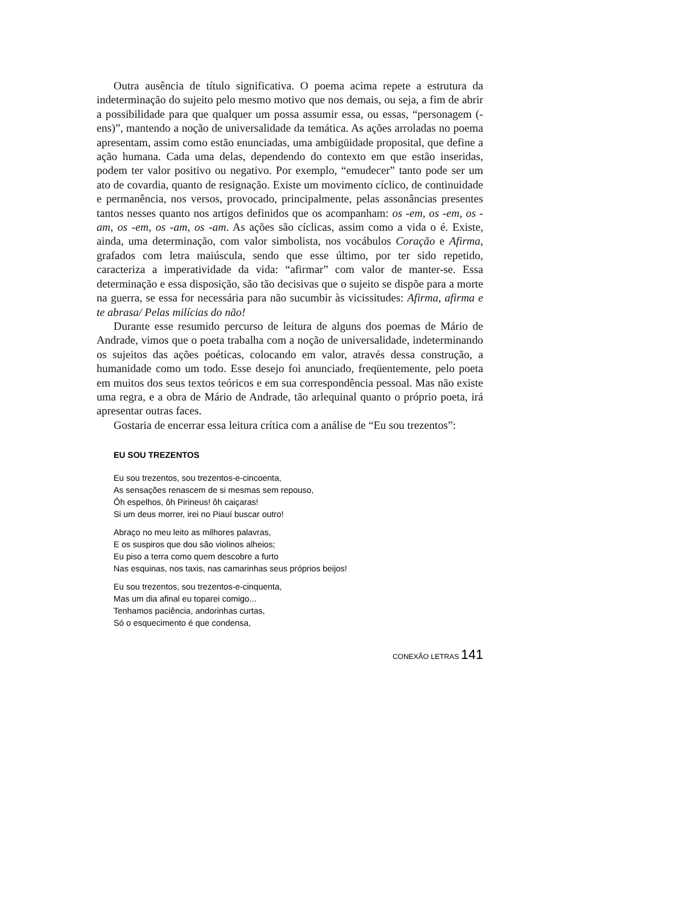Outra ausência de título significativa. O poema acima repete a estrutura da indeterminação do sujeito pelo mesmo motivo que nos demais, ou seja, a fim de abrir a possibilidade para que qualquer um possa assumir essa, ou essas, “personagem (-ens)”, mantendo a noção de universalidade da temática. As ações arroladas no poema apresentam, assim como estão enunciadas, uma ambigüidade proposital, que define a ação humana. Cada uma delas, dependendo do contexto em que estão inseridas, podem ter valor positivo ou negativo. Por exemplo, “emudecer” tanto pode ser um ato de covardia, quanto de resignação. Existe um movimento cíclico, de continuidade e permanência, nos versos, provocado, principalmente, pelas assonâncias presentes tantos nesses quanto nos artigos definidos que os acompanham: os -em, os -em, os -am, os -em, os -am, os -am. As ações são cíclicas, assim como a vida o é. Existe, ainda, uma determinação, com valor simbolista, nos vocábulos Coração e Afirma, grafados com letra maiúscula, sendo que esse último, por ter sido repetido, caracteriza a imperatividade da vida: “afirmar” com valor de manter-se. Essa determinação e essa disposição, são tão decisivas que o sujeito se dispõe para a morte na guerra, se essa for necessária para não sucumbir às vicissitudes: Afirma, afirma e te abrasa/ Pelas milícias do não!
Durante esse resumido percurso de leitura de alguns dos poemas de Mário de Andrade, vimos que o poeta trabalha com a noção de universalidade, indeterminando os sujeitos das ações poéticas, colocando em valor, através dessa construção, a humanidade como um todo. Esse desejo foi anunciado, freqüentemente, pelo poeta em muitos dos seus textos teóricos e em sua correspondência pessoal. Mas não existe uma regra, e a obra de Mário de Andrade, tão arlequinal quanto o próprio poeta, irá apresentar outras faces.
Gostaria de encerrar essa leitura crítica com a análise de “Eu sou trezentos”:
EU SOU TREZENTOS
Eu sou trezentos, sou trezentos-e-cincoenta,
As sensações renascem de si mesmas sem repouso,
Ôh espelhos, ôh Pirineus! ôh caiçaras!
Si um deus morrer, irei no Piauí buscar outro!
Abraço no meu leito as milhores palavras,
E os suspiros que dou são violinos alheios;
Eu piso a terra como quem descobre a furto
Nas esquinas, nos taxis, nas camarinhas seus próprios beijos!
Eu sou trezentos, sou trezentos-e-cinquenta,
Mas um dia afinal eu toparei comigo...
Tenhamos paciência, andorinhas curtas,
Só o esquecimento é que condensa,
CONEXÃO LETRAS 141